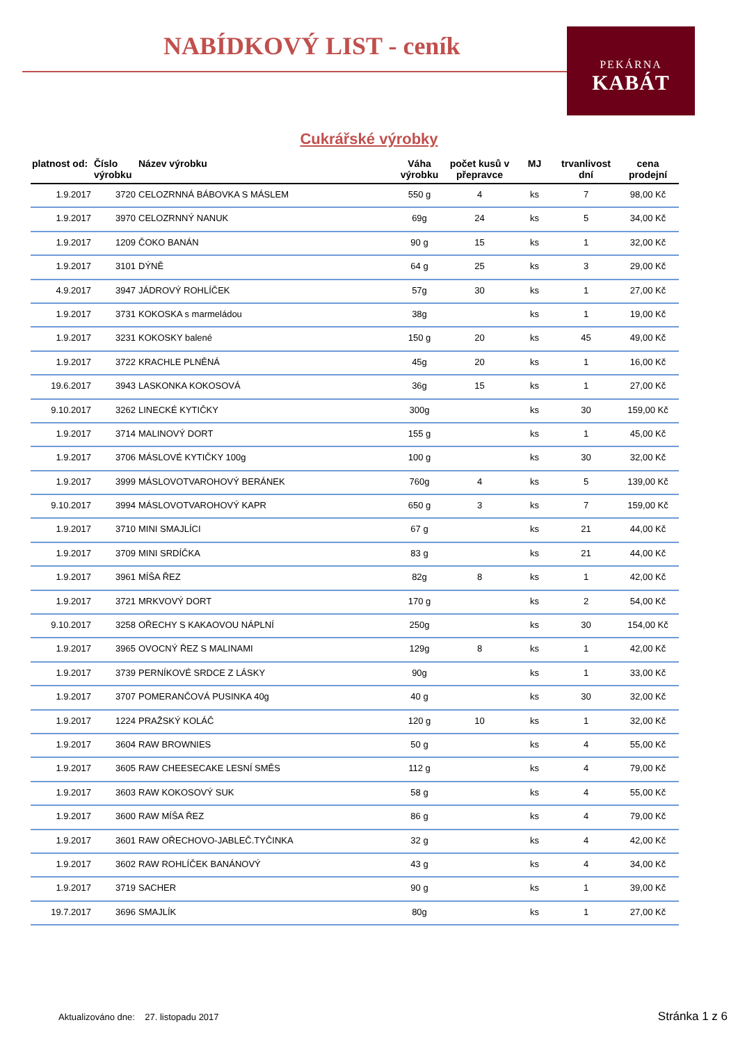NABÍDKOVÝ LIST - ceník PEKÁRNA
KABÁT
Cukrářské výrobky
| platnost od: | Číslo výrobku | Název výrobku | Váha výrobku | počet kusů v přepravce | MJ | trvanlivost dní | cena prodejní |
| --- | --- | --- | --- | --- | --- | --- | --- |
| 1.9.2017 | 3720 | CELOZRNNÁ BÁBOVKA S MÁSLEM | 550 g | 4 | ks | 7 | 98,00 Kč |
| 1.9.2017 | 3970 | CELOZRNNÝ NANUK | 69g | 24 | ks | 5 | 34,00 Kč |
| 1.9.2017 | 1209 | ČOKO BANÁN | 90 g | 15 | ks | 1 | 32,00 Kč |
| 1.9.2017 | 3101 | DÝNĚ | 64 g | 25 | ks | 3 | 29,00 Kč |
| 4.9.2017 | 3947 | JÁDROVÝ ROHLÍČEK | 57g | 30 | ks | 1 | 27,00 Kč |
| 1.9.2017 | 3731 | KOKOSKA s marmeládou | 38g | | ks | 1 | 19,00 Kč |
| 1.9.2017 | 3231 | KOKOSKY balené | 150 g | 20 | ks | 45 | 49,00 Kč |
| 1.9.2017 | 3722 | KRACHLE PLNĚNÁ | 45g | 20 | ks | 1 | 16,00 Kč |
| 19.6.2017 | 3943 | LASKONKA KOKOSOVÁ | 36g | 15 | ks | 1 | 27,00 Kč |
| 9.10.2017 | 3262 | LINECKÉ KYTIČKY | 300g | | ks | 30 | 159,00 Kč |
| 1.9.2017 | 3714 | MALINOVÝ DORT | 155 g | | ks | 1 | 45,00 Kč |
| 1.9.2017 | 3706 | MÁSLOVÉ KYTIČKY 100g | 100 g | | ks | 30 | 32,00 Kč |
| 1.9.2017 | 3999 | MÁSLOVOTVAROHOVÝ BERÁNEK | 760g | 4 | ks | 5 | 139,00 Kč |
| 9.10.2017 | 3994 | MÁSLOVOTVAROHOVÝ KAPR | 650 g | 3 | ks | 7 | 159,00 Kč |
| 1.9.2017 | 3710 | MINI SMAJLÍCI | 67 g | | ks | 21 | 44,00 Kč |
| 1.9.2017 | 3709 | MINI SRDÍČKA | 83 g | | ks | 21 | 44,00 Kč |
| 1.9.2017 | 3961 | MÍŠA ŘEZ | 82g | 8 | ks | 1 | 42,00 Kč |
| 1.9.2017 | 3721 | MRKVOVÝ DORT | 170 g | | ks | 2 | 54,00 Kč |
| 9.10.2017 | 3258 | OŘECHY S KAKAOVOU NÁPLNÍ | 250g | | ks | 30 | 154,00 Kč |
| 1.9.2017 | 3965 | OVOCNÝ ŘEZ S MALINAMI | 129g | 8 | ks | 1 | 42,00 Kč |
| 1.9.2017 | 3739 | PERNÍKOVÉ SRDCE Z LÁSKY | 90g | | ks | 1 | 33,00 Kč |
| 1.9.2017 | 3707 | POMERANČOVÁ PUSINKA 40g | 40 g | | ks | 30 | 32,00 Kč |
| 1.9.2017 | 1224 | PRAŽSKÝ KOLÁČ | 120 g | 10 | ks | 1 | 32,00 Kč |
| 1.9.2017 | 3604 | RAW BROWNIES | 50 g | | ks | 4 | 55,00 Kč |
| 1.9.2017 | 3605 | RAW CHEESECAKE LESNÍ SMĚS | 112 g | | ks | 4 | 79,00 Kč |
| 1.9.2017 | 3603 | RAW KOKOSOVÝ SUK | 58 g | | ks | 4 | 55,00 Kč |
| 1.9.2017 | 3600 | RAW MÍŠA ŘEZ | 86 g | | ks | 4 | 79,00 Kč |
| 1.9.2017 | 3601 | RAW OŘECHOVO-JABLEČ.TYČINKA | 32 g | | ks | 4 | 42,00 Kč |
| 1.9.2017 | 3602 | RAW ROHLÍČEK BANÁNOVÝ | 43 g | | ks | 4 | 34,00 Kč |
| 1.9.2017 | 3719 | SACHER | 90 g | | ks | 1 | 39,00 Kč |
| 19.7.2017 | 3696 | SMAJLÍK | 80g | | ks | 1 | 27,00 Kč |
Aktualizováno dne: 27. listopadu 2017
Stránka 1 z 6